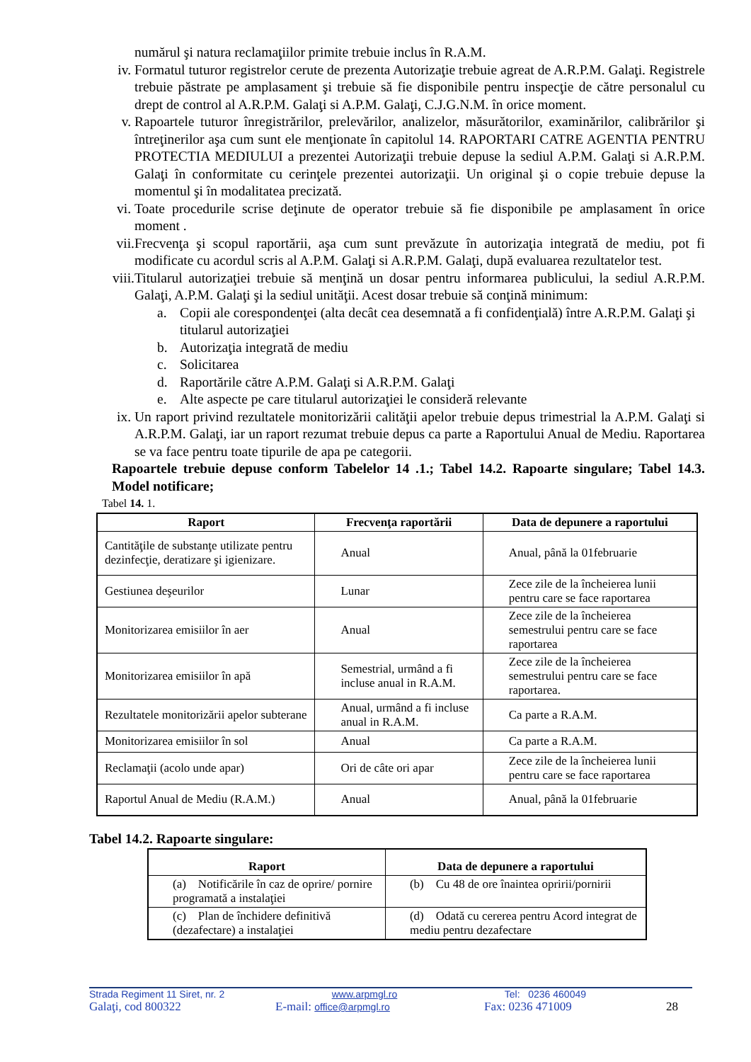numărul şi natura reclamaţiilor primite trebuie inclus în R.A.M.
iv. Formatul tuturor registrelor cerute de prezenta Autorizaţie trebuie agreat de A.R.P.M. Galaţi. Registrele trebuie păstrate pe amplasament şi trebuie să fie disponibile pentru inspecţie de către personalul cu drept de control al A.R.P.M. Galaţi si A.P.M. Galaţi, C.J.G.N.M. în orice moment.
v. Rapoartele tuturor înregistrărilor, prelevărilor, analizelor, măsurătorilor, examinărilor, calibrărilor şi întreţinerilor aşa cum sunt ele menţionate în capitolul 14. RAPORTARI CATRE AGENTIA PENTRU PROTECTIA MEDIULUI a prezentei Autorizaţii trebuie depuse la sediul A.P.M. Galaţi si A.R.P.M. Galaţi în conformitate cu cerinţele prezentei autorizaţii. Un original şi o copie trebuie depuse la momentul şi în modalitatea precizată.
vi. Toate procedurile scrise deţinute de operator trebuie să fie disponibile pe amplasament în orice moment .
vii. Frecvenţa şi scopul raportării, aşa cum sunt prevăzute în autorizaţia integrată de mediu, pot fi modificate cu acordul scris al A.P.M. Galaţi si A.R.P.M. Galaţi, după evaluarea rezultatelor test.
viii. Titularul autorizaţiei trebuie să menţină un dosar pentru informarea publicului, la sediul A.R.P.M. Galaţi, A.P.M. Galaţi şi la sediul unităţii. Acest dosar trebuie să conţină minimum:
a. Copii ale corespondenţei (alta decât cea desemnată a fi confidenţială) între A.R.P.M. Galaţi şi titularul autorizaţiei
b. Autorizaţia integrată de mediu
c. Solicitarea
d. Raportările către A.P.M. Galaţi si A.R.P.M. Galaţi
e. Alte aspecte pe care titularul autorizaţiei le consideră relevante
ix. Un raport privind rezultatele monitorizării calităţii apelor trebuie depus trimestrial la A.P.M. Galaţi si A.R.P.M. Galaţi, iar un raport rezumat trebuie depus ca parte a Raportului Anual de Mediu. Raportarea se va face pentru toate tipurile de apa pe categorii.
Rapoartele trebuie depuse conform Tabelelor 14 .1.; Tabel 14.2. Rapoarte singulare; Tabel 14.3. Model notificare;
Tabel 14. 1.
| Raport | Frecvenţa raportării | Data de depunere a raportului |
| --- | --- | --- |
| Cantităţile de substanţe utilizate pentru dezinfecţie, deratizare şi igienizare. | Anual | Anual, până la 01februarie |
| Gestiunea deşeurilor | Lunar | Zece zile de la încheierea lunii pentru care se face raportarea |
| Monitorizarea emisiilor în aer | Anual | Zece zile de la încheierea semestrului pentru care se face raportarea |
| Monitorizarea emisiilor în apă | Semestrial, urmând a fi incluse anual in R.A.M. | Zece zile de la încheierea semestrului pentru care se face raportarea. |
| Rezultatele monitorizării apelor subterane | Anual, urmând a fi incluse anual in R.A.M. | Ca parte a R.A.M. |
| Monitorizarea emisiilor în sol | Anual | Ca parte a R.A.M. |
| Reclamaţii (acolo unde apar) | Ori de câte ori apar | Zece zile de la încheierea lunii pentru care se face raportarea |
| Raportul Anual de Mediu (R.A.M.) | Anual | Anual, până la 01februarie |
Tabel 14.2. Rapoarte singulare:
| Raport | Data de depunere a raportului |
| --- | --- |
| (a) Notificările în caz de oprire/ pornire programată a instalaţiei | (b) Cu 48 de ore înaintea opririi/pornirii |
| (c) Plan de închidere definitivă (dezafectare) a instalaţiei | (d) Odată cu cererea pentru Acord integrat de mediu pentru dezafectare |
Strada Regiment 11 Siret, nr. 2 www.arpmgl.ro Tel: 0236 460049
Galaţi, cod 800322 E-mail: office@arpmgl.ro Fax: 0236 471009 28